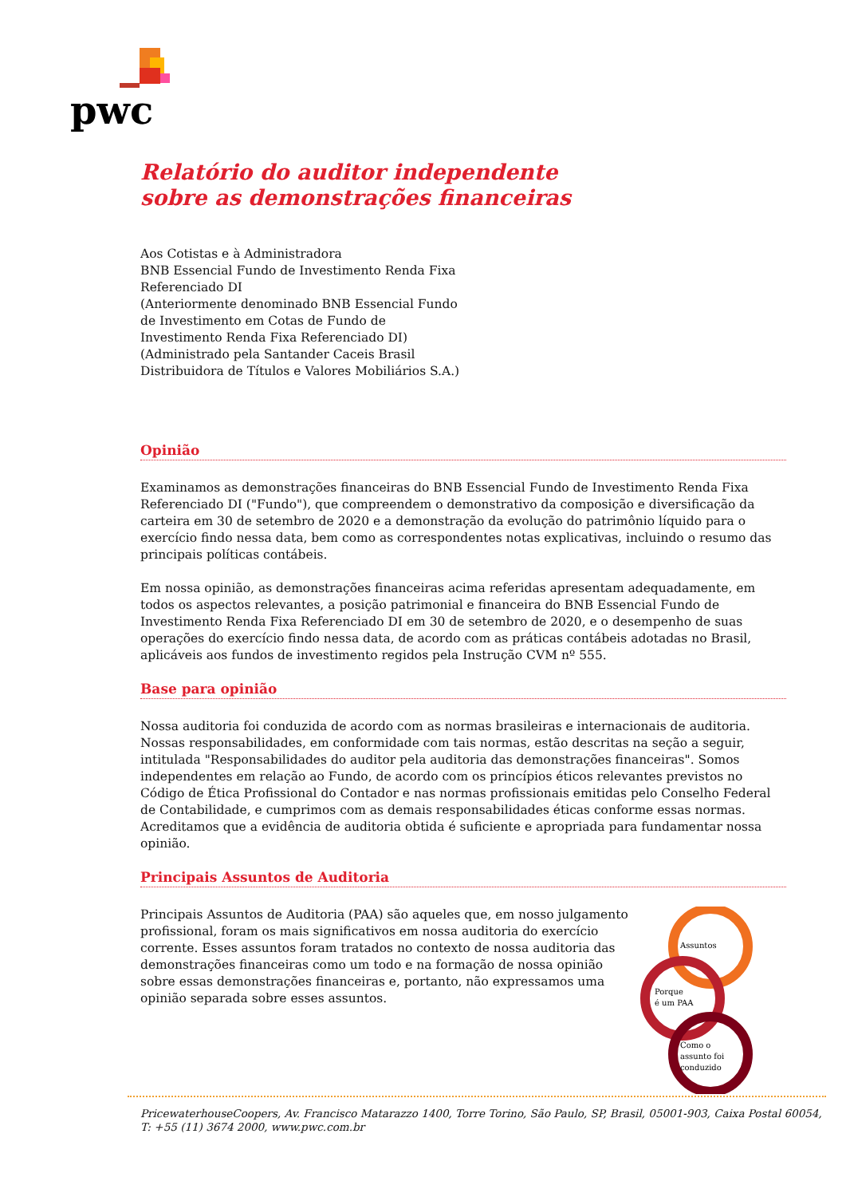pwc
Relatório do auditor independente
sobre as demonstrações financeiras
Aos Cotistas e à Administradora
BNB Essencial Fundo de Investimento Renda Fixa
Referenciado DI
(Anteriormente denominado BNB Essencial Fundo
de Investimento em Cotas de Fundo de
Investimento Renda Fixa Referenciado DI)
(Administrado pela Santander Caceis Brasil
Distribuidora de Títulos e Valores Mobiliários S.A.)
Opinião
Examinamos as demonstrações financeiras do BNB Essencial Fundo de Investimento Renda Fixa Referenciado DI ("Fundo"), que compreendem o demonstrativo da composição e diversificação da carteira em 30 de setembro de 2020 e a demonstração da evolução do patrimônio líquido para o exercício findo nessa data, bem como as correspondentes notas explicativas, incluindo o resumo das principais políticas contábeis.
Em nossa opinião, as demonstrações financeiras acima referidas apresentam adequadamente, em todos os aspectos relevantes, a posição patrimonial e financeira do BNB Essencial Fundo de Investimento Renda Fixa Referenciado DI em 30 de setembro de 2020, e o desempenho de suas operações do exercício findo nessa data, de acordo com as práticas contábeis adotadas no Brasil, aplicáveis aos fundos de investimento regidos pela Instrução CVM nº 555.
Base para opinião
Nossa auditoria foi conduzida de acordo com as normas brasileiras e internacionais de auditoria. Nossas responsabilidades, em conformidade com tais normas, estão descritas na seção a seguir, intitulada "Responsabilidades do auditor pela auditoria das demonstrações financeiras". Somos independentes em relação ao Fundo, de acordo com os princípios éticos relevantes previstos no Código de Ética Profissional do Contador e nas normas profissionais emitidas pelo Conselho Federal de Contabilidade, e cumprimos com as demais responsabilidades éticas conforme essas normas. Acreditamos que a evidência de auditoria obtida é suficiente e apropriada para fundamentar nossa opinião.
Principais Assuntos de Auditoria
Principais Assuntos de Auditoria (PAA) são aqueles que, em nosso julgamento profissional, foram os mais significativos em nossa auditoria do exercício corrente. Esses assuntos foram tratados no contexto de nossa auditoria das demonstrações financeiras como um todo e na formação de nossa opinião sobre essas demonstrações financeiras e, portanto, não expressamos uma opinião separada sobre esses assuntos.
Assuntos
Porque
é um PAA
Como o
assunto foi
conduzido
PricewaterhouseCoopers, Av. Francisco Matarazzo 1400, Torre Torino, São Paulo, SP, Brasil, 05001-903, Caixa Postal 60054,
T: +55 (11) 3674 2000, www.pwc.com.br